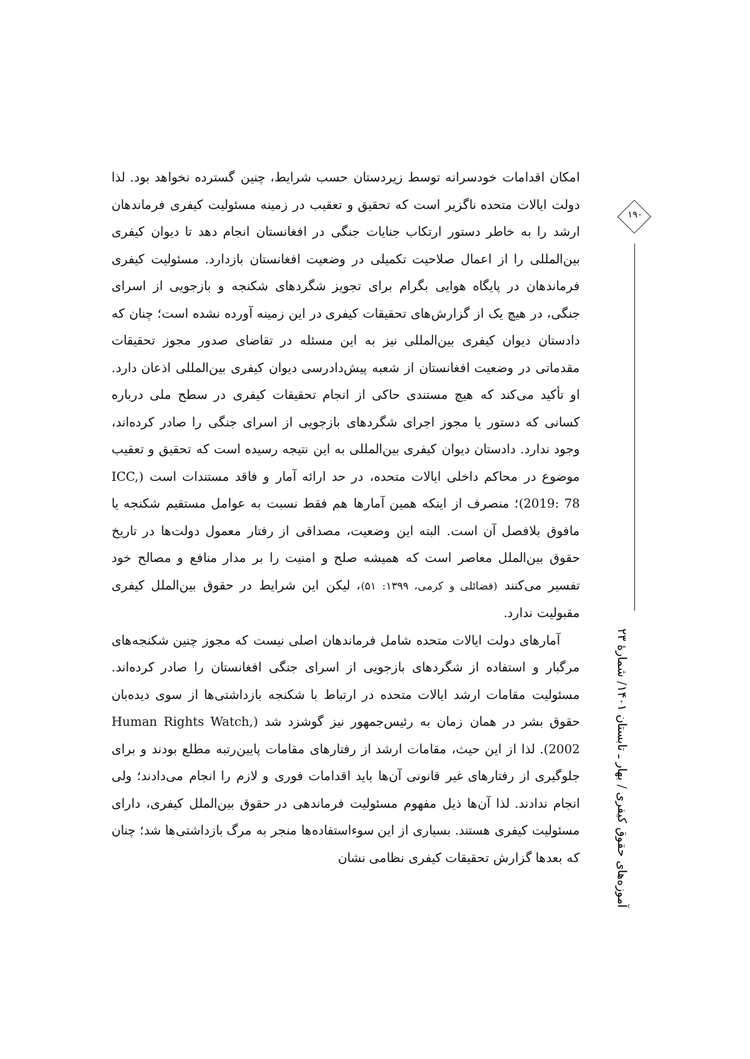امکان اقدامات خودسرانه توسط زیردستان حسب شرایط، چنین گسترده نخواهد بود. لذا دولت ایالات متحده ناگزیر است که تحقیق و تعقیب در زمینه مسئولیت کیفری فرماندهان ارشد را به خاطر دستور ارتکاب جنایات جنگی در افغانستان انجام دهد تا دیوان کیفری بین‌المللی را از اعمال صلاحیت تکمیلی در وضعیت افغانستان بازدارد. مسئولیت کیفری فرماندهان در پایگاه هوایی بگرام برای تجویز شگردهای شکنجه و بازجویی از اسرای جنگی، در هیچ یک از گزارش‌های تحقیقات کیفری در این زمینه آورده نشده است؛ چنان که دادستان دیوان کیفری بین‌المللی نیز به این مسئله در تقاضای صدور مجوز تحقیقات مقدماتی در وضعیت افغانستان از شعبه پیش‌دادرسی دیوان کیفری بین‌المللی اذعان دارد. او تأکید می‌کند که هیچ مستندی حاکی از انجام تحقیقات کیفری در سطح ملی درباره کسانی که دستور یا مجوز اجرای شگردهای بازجویی از اسرای جنگی را صادر کرده‌اند، وجود ندارد. دادستان دیوان کیفری بین‌المللی به این نتیجه رسیده است که تحقیق و تعقیب موضوع در محاکم داخلی ایالات متحده، در حد ارائه آمار و فاقد مستندات است (ICC, 2019: 78)؛ منصرف از اینکه همین آمارها هم فقط نسبت به عوامل مستقیم شکنجه یا مافوق بلافصل آن است. البته این وضعیت، مصداقی از رفتار معمول دولت‌ها در تاریخ حقوق بین‌الملل معاصر است که همیشه صلح و امنیت را بر مدار منافع و مصالح خود تفسیر می‌کنند (فضائلی و کرمی، ۱۳۹۹: ۵۱)، لیکن این شرایط در حقوق بین‌الملل کیفری مقبولیت ندارد.
آمارهای دولت ایالات متحده شامل فرماندهان اصلی نیست که مجوز چنین شکنجه‌های مرگبار و استفاده از شگردهای بازجویی از اسرای جنگی افغانستان را صادر کرده‌اند. مسئولیت مقامات ارشد ایالات متحده در ارتباط با شکنجه بازداشتی‌ها از سوی دیده‌بان حقوق بشر در همان زمان به رئیس‌جمهور نیز گوشزد شد (Human Rights Watch, 2002). لذا از این حیث، مقامات ارشد از رفتارهای مقامات پایین‌رتبه مطلع بودند و برای جلوگیری از رفتارهای غیر قانونی آن‌ها باید اقدامات فوری و لازم را انجام می‌دادند؛ ولی انجام ندادند. لذا آن‌ها ذیل مفهوم مسئولیت فرماندهی در حقوق بین‌الملل کیفری، دارای مسئولیت کیفری هستند. بسیاری از این سوءاستفاده‌ها منجر به مرگ بازداشتی‌ها شد؛ چنان که بعدها گزارش تحقیقات کیفری نظامی نشان
۱۹۰
آموزه‌های حقوق کیفری / بهار ـ تابستان ۱۴۰۱/ شمارهٔ ۲۳